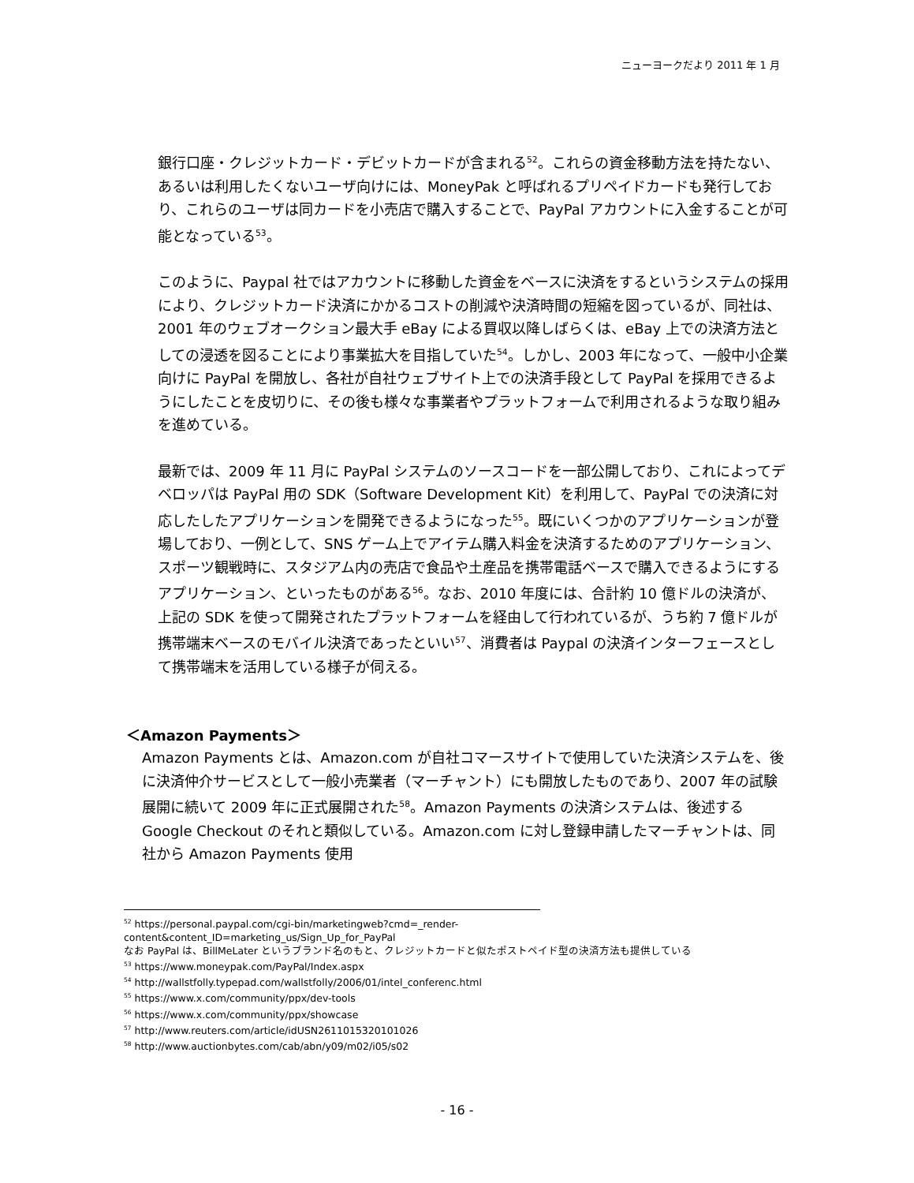ニューヨークだより 2011 年 1 月
銀行口座・クレジットカード・デビットカードが含まれる<sup>52</sup>。これらの資金移動方法を持たない、あるいは利用したくないユーザ向けには、MoneyPak と呼ばれるプリペイドカードも発行しており、これらのユーザは同カードを小売店で購入することで、PayPal アカウントに入金することが可能となっている<sup>53</sup>。
このように、Paypal 社ではアカウントに移動した資金をベースに決済をするというシステムの採用により、クレジットカード決済にかかるコストの削減や決済時間の短縮を図っているが、同社は、2001 年のウェブオークション最大手 eBay による買収以降しばらくは、eBay 上での決済方法としての浸透を図ることにより事業拡大を目指していた<sup>54</sup>。しかし、2003 年になって、一般中小企業向けに PayPal を開放し、各社が自社ウェブサイト上での決済手段として PayPal を採用できるようにしたことを皮切りに、その後も様々な事業者やプラットフォームで利用されるような取り組みを進めている。
最新では、2009 年 11 月に PayPal システムのソースコードを一部公開しており、これによってデベロッパは PayPal 用の SDK（Software Development Kit）を利用して、PayPal での決済に対応したしたアプリケーションを開発できるようになった<sup>55</sup>。既にいくつかのアプリケーションが登場しており、一例として、SNS ゲーム上でアイテム購入料金を決済するためのアプリケーション、スポーツ観戦時に、スタジアム内の売店で食品や土産品を携帯電話ベースで購入できるようにするアプリケーション、といったものがある<sup>56</sup>。なお、2010 年度には、合計約 10 億ドルの決済が、上記の SDK を使って開発されたプラットフォームを経由して行われているが、うち約 7 億ドルが携帯端末ベースのモバイル決済であったといい<sup>57</sup>、消費者は Paypal の決済インターフェースとして携帯端末を活用している様子が伺える。
＜Amazon Payments＞
Amazon Payments とは、Amazon.com が自社コマースサイトで使用していた決済システムを、後に決済仲介サービスとして一般小売業者（マーチャント）にも開放したものであり、2007 年の試験展開に続いて 2009 年に正式展開された<sup>58</sup>。Amazon Payments の決済システムは、後述する Google Checkout のそれと類似している。Amazon.com に対し登録申請したマーチャントは、同社から Amazon Payments 使用
<sup>52</sup> https://personal.paypal.com/cgi-bin/marketingweb?cmd=_render-
content&content_ID=marketing_us/Sign_Up_for_PayPal
なお PayPal は、BillMeLater というブランド名のもと、クレジットカードと似たポストペイド型の決済方法も提供している
<sup>53</sup> https://www.moneypak.com/PayPal/Index.aspx
<sup>54</sup> http://wallstfolly.typepad.com/wallstfolly/2006/01/intel_conferenc.html
<sup>55</sup> https://www.x.com/community/ppx/dev-tools
<sup>56</sup> https://www.x.com/community/ppx/showcase
<sup>57</sup> http://www.reuters.com/article/idUSN2611015320101026
<sup>58</sup> http://www.auctionbytes.com/cab/abn/y09/m02/i05/s02
- 16 -